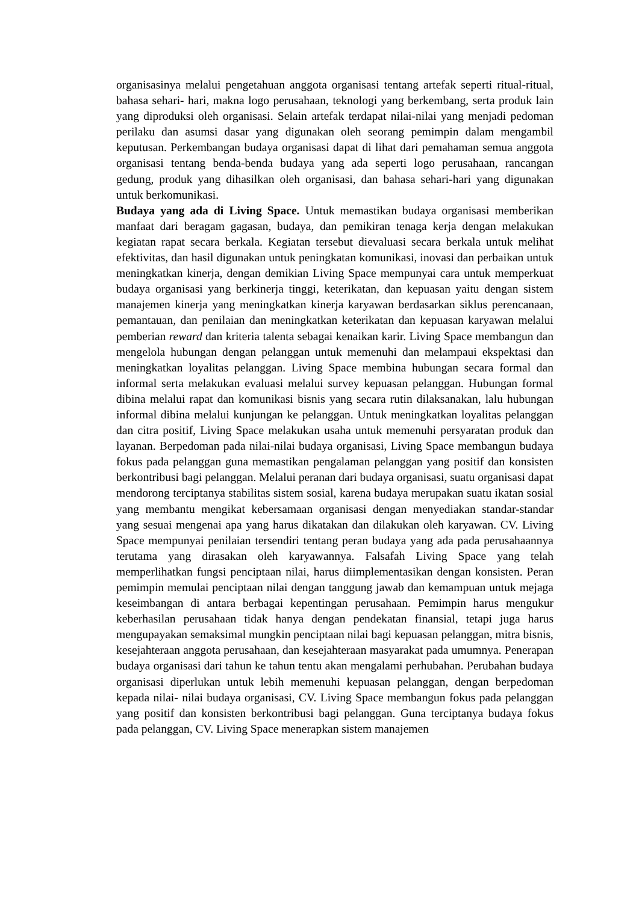organisasinya melalui pengetahuan anggota organisasi tentang artefak seperti ritual-ritual, bahasa sehari- hari, makna logo perusahaan, teknologi yang berkembang, serta produk lain yang diproduksi oleh organisasi. Selain artefak terdapat nilai-nilai yang menjadi pedoman perilaku dan asumsi dasar yang digunakan oleh seorang pemimpin dalam mengambil keputusan. Perkembangan budaya organisasi dapat di lihat dari pemahaman semua anggota organisasi tentang benda-benda budaya yang ada seperti logo perusahaan, rancangan gedung, produk yang dihasilkan oleh organisasi, dan bahasa sehari-hari yang digunakan untuk berkomunikasi.
Budaya yang ada di Living Space. Untuk memastikan budaya organisasi memberikan manfaat dari beragam gagasan, budaya, dan pemikiran tenaga kerja dengan melakukan kegiatan rapat secara berkala. Kegiatan tersebut dievaluasi secara berkala untuk melihat efektivitas, dan hasil digunakan untuk peningkatan komunikasi, inovasi dan perbaikan untuk meningkatkan kinerja, dengan demikian Living Space mempunyai cara untuk memperkuat budaya organisasi yang berkinerja tinggi, keterikatan, dan kepuasan yaitu dengan sistem manajemen kinerja yang meningkatkan kinerja karyawan berdasarkan siklus perencanaan, pemantauan, dan penilaian dan meningkatkan keterikatan dan kepuasan karyawan melalui pemberian reward dan kriteria talenta sebagai kenaikan karir. Living Space membangun dan mengelola hubungan dengan pelanggan untuk memenuhi dan melampaui ekspektasi dan meningkatkan loyalitas pelanggan. Living Space membina hubungan secara formal dan informal serta melakukan evaluasi melalui survey kepuasan pelanggan. Hubungan formal dibina melalui rapat dan komunikasi bisnis yang secara rutin dilaksanakan, lalu hubungan informal dibina melalui kunjungan ke pelanggan. Untuk meningkatkan loyalitas pelanggan dan citra positif, Living Space melakukan usaha untuk memenuhi persyaratan produk dan layanan. Berpedoman pada nilai-nilai budaya organisasi, Living Space membangun budaya fokus pada pelanggan guna memastikan pengalaman pelanggan yang positif dan konsisten berkontribusi bagi pelanggan. Melalui peranan dari budaya organisasi, suatu organisasi dapat mendorong terciptanya stabilitas sistem sosial, karena budaya merupakan suatu ikatan sosial yang membantu mengikat kebersamaan organisasi dengan menyediakan standar-standar yang sesuai mengenai apa yang harus dikatakan dan dilakukan oleh karyawan. CV. Living Space mempunyai penilaian tersendiri tentang peran budaya yang ada pada perusahaannya terutama yang dirasakan oleh karyawannya. Falsafah Living Space yang telah memperlihatkan fungsi penciptaan nilai, harus diimplementasikan dengan konsisten. Peran pemimpin memulai penciptaan nilai dengan tanggung jawab dan kemampuan untuk mejaga keseimbangan di antara berbagai kepentingan perusahaan. Pemimpin harus mengukur keberhasilan perusahaan tidak hanya dengan pendekatan finansial, tetapi juga harus mengupayakan semaksimal mungkin penciptaan nilai bagi kepuasan pelanggan, mitra bisnis, kesejahteraan anggota perusahaan, dan kesejahteraan masyarakat pada umumnya. Penerapan budaya organisasi dari tahun ke tahun tentu akan mengalami perhubahan. Perubahan budaya organisasi diperlukan untuk lebih memenuhi kepuasan pelanggan, dengan berpedoman kepada nilai- nilai budaya organisasi, CV. Living Space membangun fokus pada pelanggan yang positif dan konsisten berkontribusi bagi pelanggan. Guna terciptanya budaya fokus pada pelanggan, CV. Living Space menerapkan sistem manajemen